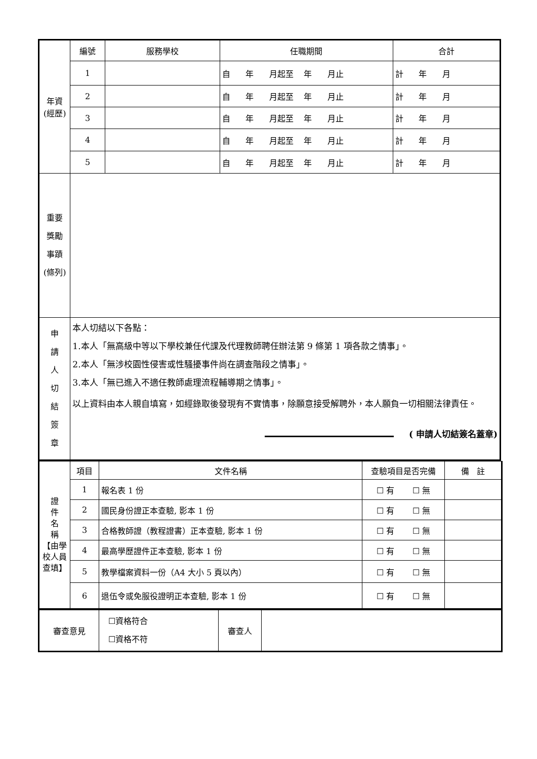| 年資 (經歷) | 編號 | 服務學校 | 任職期間 | 合計 |
| | 1 | | 自 年 月起至 年 月止 | 計 年 月 |
| | 2 | | 自 年 月起至 年 月止 | 計 年 月 |
| | 3 | | 自 年 月起至 年 月止 | 計 年 月 |
| | 4 | | 自 年 月起至 年 月止 | 計 年 月 |
| | 5 | | 自 年 月起至 年 月止 | 計 年 月 |
| 重要 獎勵 事蹟 (條列) | | | | |
| 申 請 人 切 結 簽 章 | 本人切結以下各點： 1.本人「無高級中等以下學校兼任代課及代理教師聘任辦法第 9 條第 1 項各款之情事」。 2.本人「無涉校園性侵害或性騷擾事件尚在調查階段之情事」。 3.本人「無已進入不適任教師處理流程輔導期之情事」。 以上資料由本人親自填寫，如經錄取後發現有不實情事，除願意接受解聘外，本人願負一切相關法律責任。 ( 申請人切結簽名蓋章) | | | |
| 證 件 名 稱 【由學校人員查填】 | 項目 | 文件名稱 | 查驗項目是否完備 | 備 註 |
| | 1 | 報名表 1 份 | ☐ 有 ☐ 無 | |
| | 2 | 國民身份證正本查驗, 影本 1 份 | ☐ 有 ☐ 無 | |
| | 3 | 合格教師證（教程證書）正本查驗, 影本 1 份 | ☐ 有 ☐ 無 | |
| | 4 | 最高學歷證件正本查驗, 影本 1 份 | ☐ 有 ☐ 無 | |
| | 5 | 教學檔案資料一份（A4 大小 5 頁以內） | ☐ 有 ☐ 無 | |
| | 6 | 退伍令或免服役證明正本查驗, 影本 1 份 | ☐ 有 ☐ 無 | |
| 審查意見 | ☐資格符合 ☐資格不符 | 審查人 | |